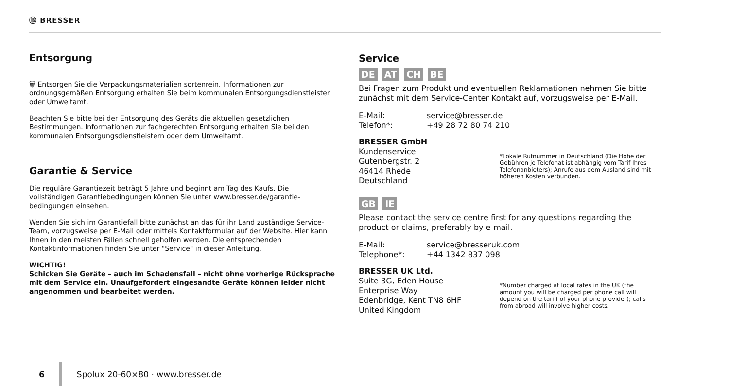Ⓑ BRESSER
Entsorgung
🗑 Entsorgen Sie die Verpackungsmaterialien sortenrein. Informationen zur ordnungsgemäßen Entsorgung erhalten Sie beim kommunalen Entsorgungsdienstleister oder Umweltamt.
Beachten Sie bitte bei der Entsorgung des Geräts die aktuellen gesetzlichen Bestimmungen. Informationen zur fachgerechten Entsorgung erhalten Sie bei den kommunalen Entsorgungsdienstleistern oder dem Umweltamt.
Garantie & Service
Die reguläre Garantiezeit beträgt 5 Jahre und beginnt am Tag des Kaufs. Die vollständigen Garantiebedingungen können Sie unter www.bresser.de/garantie-bedingungen einsehen.
Wenden Sie sich im Garantiefall bitte zunächst an das für ihr Land zuständige Service-Team, vorzugsweise per E-Mail oder mittels Kontaktformular auf der Website. Hier kann Ihnen in den meisten Fällen schnell geholfen werden. Die entsprechenden Kontaktinformationen finden Sie unter "Service" in dieser Anleitung.
WICHTIG!
Schicken Sie Geräte – auch im Schadensfall – nicht ohne vorherige Rücksprache mit dem Service ein. Unaufgefordert eingesandte Geräte können leider nicht angenommen und bearbeitet werden.
Service
DE AT CH BE
Bei Fragen zum Produkt und eventuellen Reklamationen nehmen Sie bitte zunächst mit dem Service-Center Kontakt auf, vorzugsweise per E-Mail.
E-Mail: service@bresser.de
Telefon*: +49 28 72 80 74 210
BRESSER GmbH
Kundenservice
Gutenbergstr. 2
46414 Rhede
Deutschland
*Lokale Rufnummer in Deutschland (Die Höhe der Gebühren je Telefonat ist abhängig vom Tarif Ihres Telefonanbieters); Anrufe aus dem Ausland sind mit höheren Kosten verbunden.
GB IE
Please contact the service centre first for any questions regarding the product or claims, preferably by e-mail.
E-Mail: service@bresseruk.com
Telephone*: +44 1342 837 098
BRESSER UK Ltd.
Suite 3G, Eden House
Enterprise Way
Edenbridge, Kent TN8 6HF
United Kingdom
*Number charged at local rates in the UK (the amount you will be charged per phone call will depend on the tariff of your phone provider); calls from abroad will involve higher costs.
6 Spolux 20-60×80 · www.bresser.de